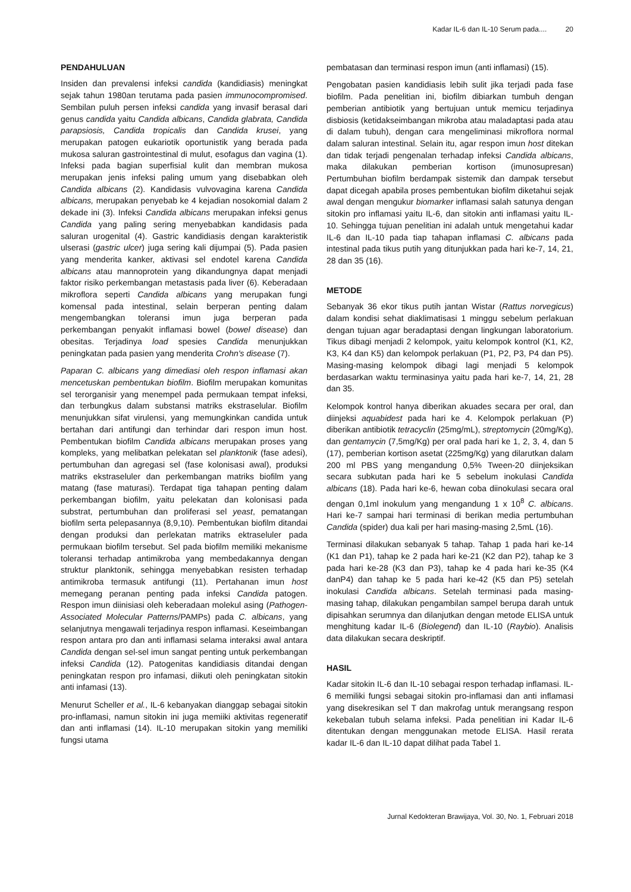Kadar IL-6 dan IL-10 Serum pada.... 20
PENDAHULUAN
Insiden dan prevalensi infeksi candida (kandidiasis) meningkat sejak tahun 1980an terutama pada pasien immunocompromised. Sembilan puluh persen infeksi candida yang invasif berasal dari genus candida yaitu Candida albicans, Candida glabrata, Candida parapsiosis, Candida tropicalis dan Candida krusei, yang merupakan patogen eukariotik oportunistik yang berada pada mukosa saluran gastrointestinal di mulut, esofagus dan vagina (1). Infeksi pada bagian superfisial kulit dan membran mukosa merupakan jenis infeksi paling umum yang disebabkan oleh Candida albicans (2). Kandidasis vulvovagina karena Candida albicans, merupakan penyebab ke 4 kejadian nosokomial dalam 2 dekade ini (3). Infeksi Candida albicans merupakan infeksi genus Candida yang paling sering menyebabkan kandidasis pada saluran urogenital (4). Gastric kandidiasis dengan karakteristik ulserasi (gastric ulcer) juga sering kali dijumpai (5). Pada pasien yang menderita kanker, aktivasi sel endotel karena Candida albicans atau mannoprotein yang dikandungnya dapat menjadi faktor risiko perkembangan metastasis pada liver (6). Keberadaan mikroflora seperti Candida albicans yang merupakan fungi komensal pada intestinal, selain berperan penting dalam mengembangkan toleransi imun juga berperan pada perkembangan penyakit inflamasi bowel (bowel disease) dan obesitas. Terjadinya load spesies Candida menunjukkan peningkatan pada pasien yang menderita Crohn's disease (7).
Paparan C. albicans yang dimediasi oleh respon inflamasi akan mencetuskan pembentukan biofilm. Biofilm merupakan komunitas sel terorganisir yang menempel pada permukaan tempat infeksi, dan terbungkus dalam substansi matriks ekstraselular. Biofilm menunjukkan sifat virulensi, yang memungkinkan candida untuk bertahan dari antifungi dan terhindar dari respon imun host. Pembentukan biofilm Candida albicans merupakan proses yang kompleks, yang melibatkan pelekatan sel planktonik (fase adesi), pertumbuhan dan agregasi sel (fase kolonisasi awal), produksi matriks ekstraseluler dan perkembangan matriks biofilm yang matang (fase maturasi). Terdapat tiga tahapan penting dalam perkembangan biofilm, yaitu pelekatan dan kolonisasi pada substrat, pertumbuhan dan proliferasi sel yeast, pematangan biofilm serta pelepasannya (8,9,10). Pembentukan biofilm ditandai dengan produksi dan perlekatan matriks ektraseluler pada permukaan biofilm tersebut. Sel pada biofilm memiliki mekanisme toleransi terhadap antimikroba yang membedakannya dengan struktur planktonik, sehingga menyebabkan resisten terhadap antimikroba termasuk antifungi (11). Pertahanan imun host memegang peranan penting pada infeksi Candida patogen. Respon imun diinisiasi oleh keberadaan molekul asing (Pathogen-Associated Molecular Patterns/PAMPs) pada C. albicans, yang selanjutnya mengawali terjadinya respon inflamasi. Keseimbangan respon antara pro dan anti inflamasi selama interaksi awal antara Candida dengan sel-sel imun sangat penting untuk perkembangan infeksi Candida (12). Patogenitas kandidiasis ditandai dengan peningkatan respon pro infamasi, diikuti oleh peningkatan sitokin anti infamasi (13).
Menurut Scheller et al., IL-6 kebanyakan dianggap sebagai sitokin pro-inflamasi, namun sitokin ini juga memiiki aktivitas regeneratif dan anti inflamasi (14). IL-10 merupakan sitokin yang memiliki fungsi utama
pembatasan dan terminasi respon imun (anti inflamasi) (15).
Pengobatan pasien kandidiasis lebih sulit jika terjadi pada fase biofilm. Pada penelitian ini, biofilm dibiarkan tumbuh dengan pemberian antibiotik yang bertujuan untuk memicu terjadinya disbiosis (ketidakseimbangan mikroba atau maladaptasi pada atau di dalam tubuh), dengan cara mengeliminasi mikroflora normal dalam saluran intestinal. Selain itu, agar respon imun host ditekan dan tidak terjadi pengenalan terhadap infeksi Candida albicans, maka dilakukan pemberian kortison (imunosupresan) Pertumbuhan biofilm berdampak sistemik dan dampak tersebut dapat dicegah apabila proses pembentukan biofilm diketahui sejak awal dengan mengukur biomarker inflamasi salah satunya dengan sitokin pro inflamasi yaitu IL-6, dan sitokin anti inflamasi yaitu IL-10. Sehingga tujuan penelitian ini adalah untuk mengetahui kadar IL-6 dan IL-10 pada tiap tahapan inflamasi C. albicans pada intestinal pada tikus putih yang ditunjukkan pada hari ke-7, 14, 21, 28 dan 35 (16).
METODE
Sebanyak 36 ekor tikus putih jantan Wistar (Rattus norvegicus) dalam kondisi sehat diaklimatisasi 1 minggu sebelum perlakuan dengan tujuan agar beradaptasi dengan lingkungan laboratorium. Tikus dibagi menjadi 2 kelompok, yaitu kelompok kontrol (K1, K2, K3, K4 dan K5) dan kelompok perlakuan (P1, P2, P3, P4 dan P5). Masing-masing kelompok dibagi lagi menjadi 5 kelompok berdasarkan waktu terminasinya yaitu pada hari ke-7, 14, 21, 28 dan 35.
Kelompok kontrol hanya diberikan akuades secara per oral, dan diinjeksi aquabidest pada hari ke 4. Kelompok perlakuan (P) diberikan antibiotik tetracyclin (25mg/mL), streptomycin (20mg/Kg), dan gentamycin (7,5mg/Kg) per oral pada hari ke 1, 2, 3, 4, dan 5 (17), pemberian kortison asetat (225mg/Kg) yang dilarutkan dalam 200 ml PBS yang mengandung 0,5% Tween-20 diinjeksikan secara subkutan pada hari ke 5 sebelum inokulasi Candida albicans (18). Pada hari ke-6, hewan coba diinokulasi secara oral dengan 0,1ml inokulum yang mengandung 1 x 10<sup>8</sup> C. albicans. Hari ke-7 sampai hari terminasi di berikan media pertumbuhan Candida (spider) dua kali per hari masing-masing 2,5mL (16).
Terminasi dilakukan sebanyak 5 tahap. Tahap 1 pada hari ke-14 (K1 dan P1), tahap ke 2 pada hari ke-21 (K2 dan P2), tahap ke 3 pada hari ke-28 (K3 dan P3), tahap ke 4 pada hari ke-35 (K4 danP4) dan tahap ke 5 pada hari ke-42 (K5 dan P5) setelah inokulasi Candida albicans. Setelah terminasi pada masing-masing tahap, dilakukan pengambilan sampel berupa darah untuk dipisahkan serumnya dan dilanjutkan dengan metode ELISA untuk menghitung kadar IL-6 (Biolegend) dan IL-10 (Raybio). Analisis data dilakukan secara deskriptif.
HASIL
Kadar sitokin IL-6 dan IL-10 sebagai respon terhadap inflamasi. IL-6 memiliki fungsi sebagai sitokin pro-inflamasi dan anti inflamasi yang disekresikan sel T dan makrofag untuk merangsang respon kekebalan tubuh selama infeksi. Pada penelitian ini Kadar IL-6 ditentukan dengan menggunakan metode ELISA. Hasil rerata kadar IL-6 dan IL-10 dapat dilihat pada Tabel 1.
Jurnal Kedokteran Brawijaya, Vol. 30, No. 1, Februari 2018